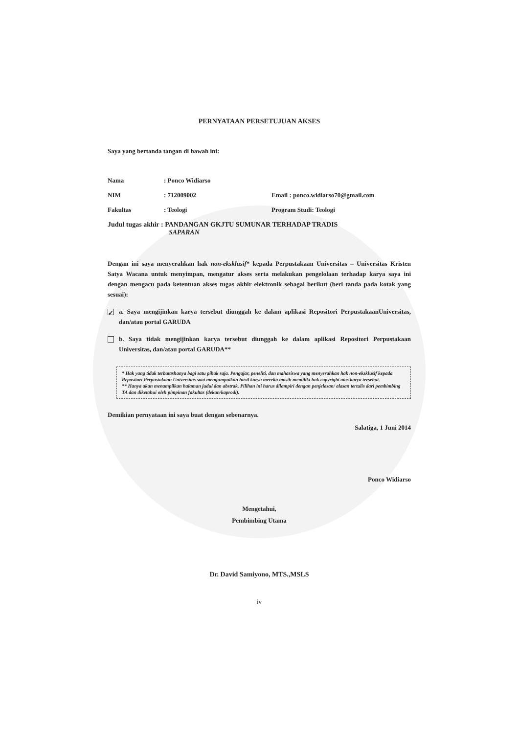PERNYATAAN PERSETUJUAN AKSES
Saya yang bertanda tangan di bawah ini:
Nama : Ponco Widiarso
NIM : 712009002 Email : ponco.widiarso70@gmail.com
Fakultas : Teologi Program Studi: Teologi
Judul tugas akhir : PANDANGAN GKJTU SUMUNAR TERHADAP TRADIS
SAPARAN
Dengan ini saya menyerahkan hak non-eksklusif* kepada Perpustakaan Universitas – Universitas Kristen Satya Wacana untuk menyimpan, mengatur akses serta melakukan pengelolaan terhadap karya saya ini dengan mengacu pada ketentuan akses tugas akhir elektronik sebagai berikut (beri tanda pada kotak yang sesuai):
✓
a. Saya mengijinkan karya tersebut diunggah ke dalam aplikasi Repositori PerpustakaanUniversitas, dan/atau portal GARUDA
b. Saya tidak mengijinkan karya tersebut diunggah ke dalam aplikasi Repositori Perpustakaan Universitas, dan/atau portal GARUDA**
* Hak yang tidak terbatashanya bagi satu pihak saja. Pengajar, peneliti, dan mahasiswa yang menyerahkan hak non-eksklusif kepada Repositori Perpustakaan Universitas saat mengumpulkan hasil karya mereka masih memiliki hak copyright atas karya tersebut.
** Hanya akan menampilkan halaman judul dan abstrak. Pilihan ini harus dilampiri dengan penjelasan/ alasan tertulis dari pembimbing TA dan diketahui oleh pimpinan fakultas (dekan/kaprodi).
Demikian pernyataan ini saya buat dengan sebenarnya.
Salatiga, 1 Juni 2014
Ponco Widiarso
Mengetahui,
Pembimbing Utama
Dr. David Samiyono, MTS.,MSLS
iv